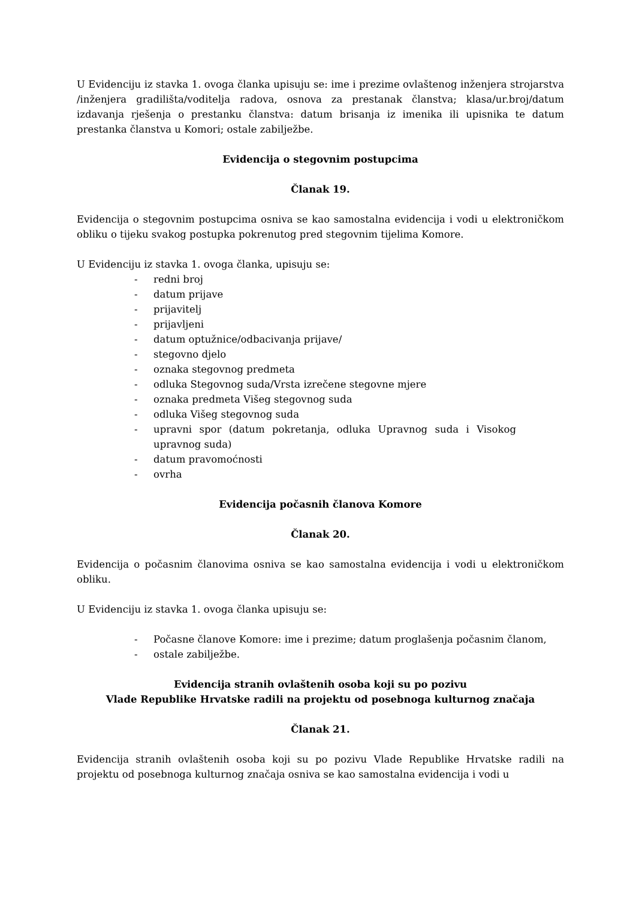U Evidenciju iz stavka 1. ovoga članka upisuju se: ime i prezime ovlaštenog inženjera strojarstva /inženjera gradilišta/voditelja radova, osnova za prestanak članstva; klasa/ur.broj/datum izdavanja rješenja o prestanku članstva: datum brisanja iz imenika ili upisnika te datum prestanka članstva u Komori; ostale zabilježbe.
Evidencija o stegovnim postupcima
Članak 19.
Evidencija o stegovnim postupcima osniva se kao samostalna evidencija i vodi u elektroničkom obliku o tijeku svakog postupka pokrenutog pred stegovnim tijelima Komore.
U Evidenciju iz stavka 1. ovoga članka, upisuju se:
- redni broj
- datum prijave
- prijavitelj
- prijavljeni
- datum optužnice/odbacivanja prijave/
- stegovno djelo
- oznaka stegovnog predmeta
- odluka Stegovnog suda/Vrsta izrečene stegovne mjere
- oznaka predmeta Višeg stegovnog suda
- odluka Višeg stegovnog suda
- upravni spor (datum pokretanja, odluka Upravnog suda i Visokog upravnog suda)
- datum pravomoćnosti
- ovrha
Evidencija počasnih članova Komore
Članak 20.
Evidencija o počasnim članovima osniva se kao samostalna evidencija i vodi u elektroničkom obliku.
U Evidenciju iz stavka 1. ovoga članka upisuju se:
- Počasne članove Komore: ime i prezime; datum proglašenja počasnim članom,
- ostale zabilježbe.
Evidencija stranih ovlaštenih osoba koji su po pozivu
Vlade Republike Hrvatske radili na projektu od posebnoga kulturnog značaja
Članak 21.
Evidencija stranih ovlaštenih osoba koji su po pozivu Vlade Republike Hrvatske radili na projektu od posebnoga kulturnog značaja osniva se kao samostalna evidencija i vodi u